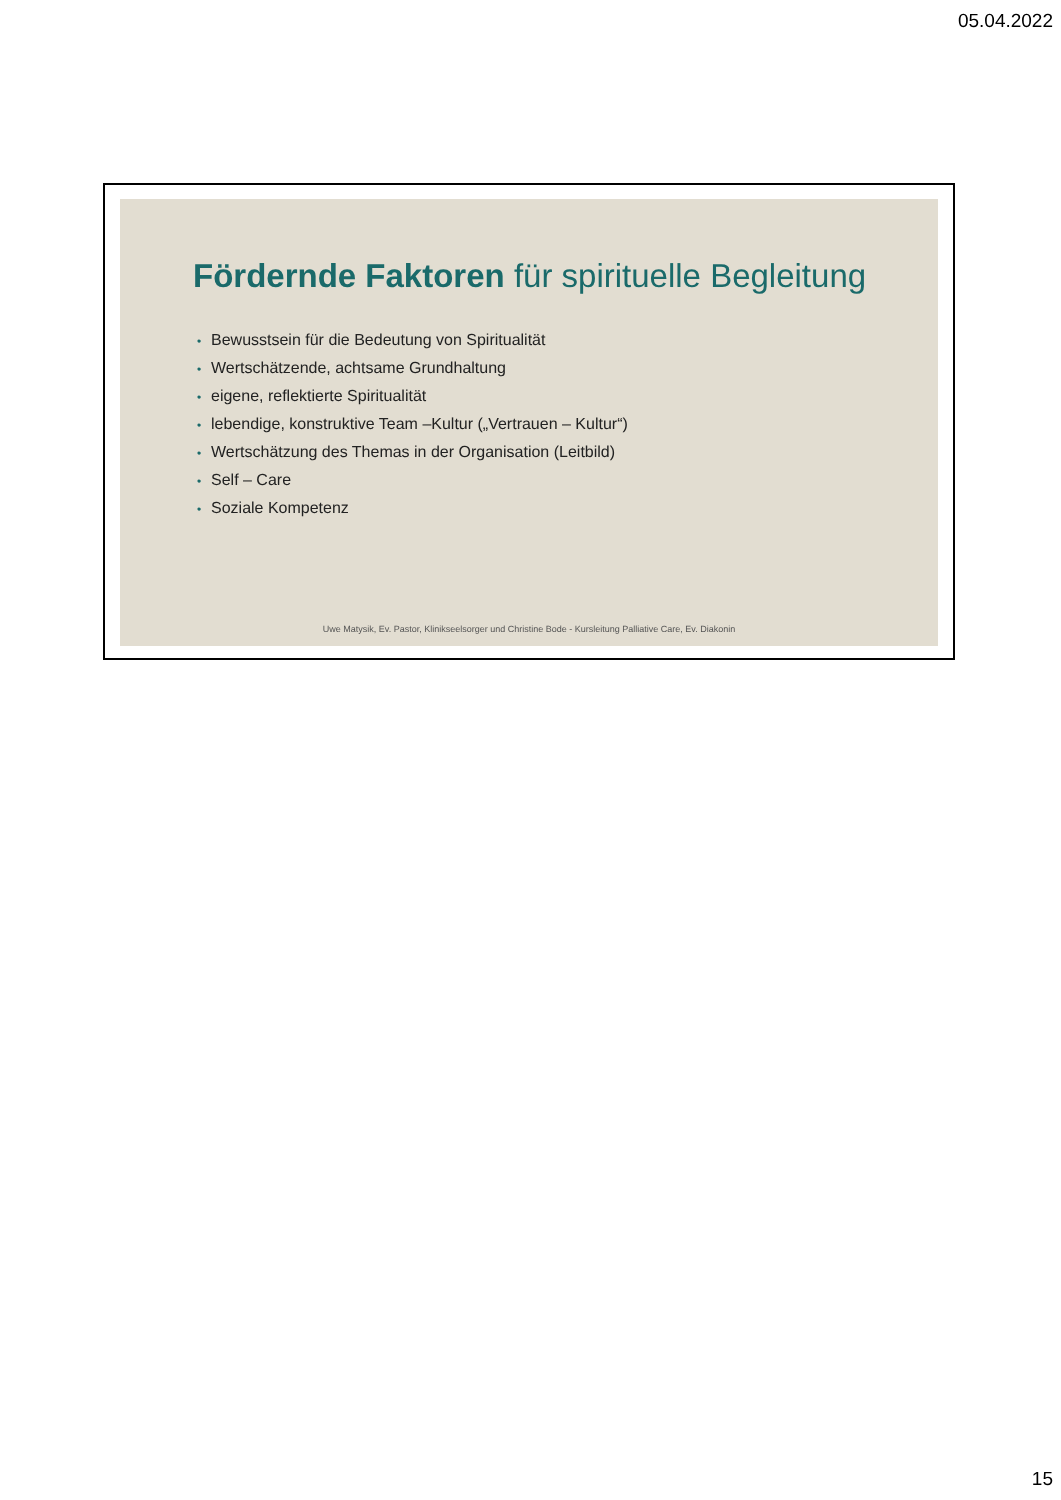05.04.2022
Fördernde Faktoren für spirituelle Begleitung
• Bewusstsein für die Bedeutung von Spiritualität
• Wertschätzende, achtsame Grundhaltung
• eigene, reflektierte Spiritualität
• lebendige, konstruktive Team –Kultur („Vertrauen – Kultur“)
• Wertschätzung des Themas in der Organisation (Leitbild)
• Self – Care
• Soziale Kompetenz
Uwe Matysik, Ev. Pastor, Klinikseelsorger und Christine Bode - Kursleitung Palliative Care, Ev. Diakonin
15